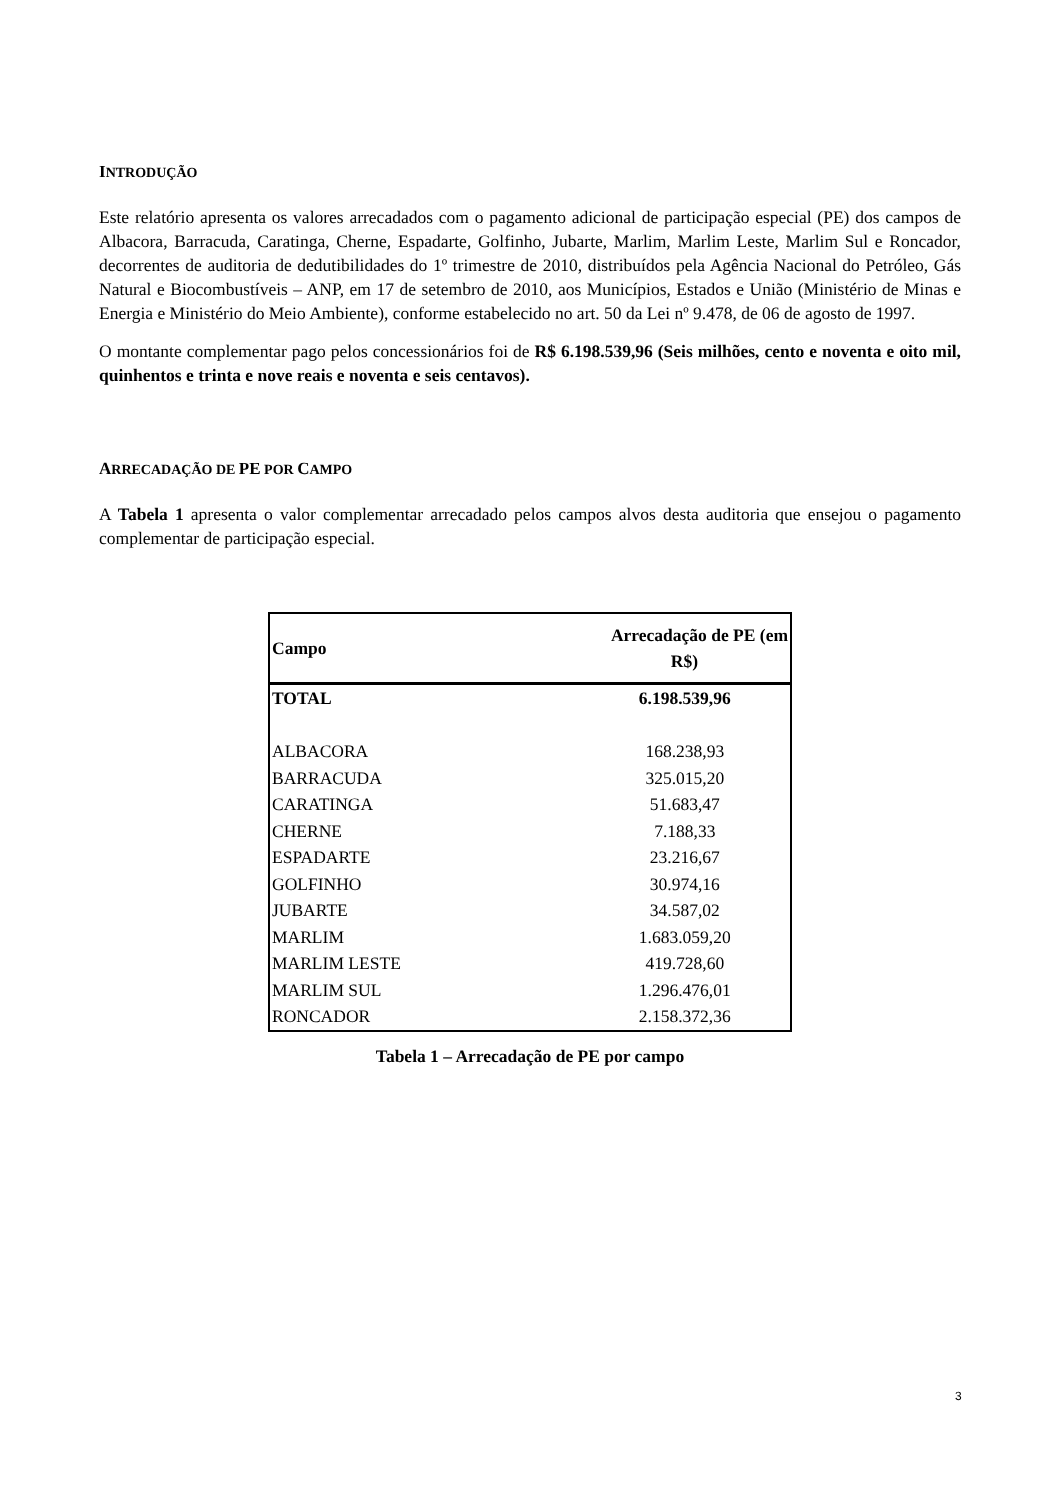INTRODUÇÃO
Este relatório apresenta os valores arrecadados com o pagamento adicional de participação especial (PE) dos campos de Albacora, Barracuda, Caratinga, Cherne, Espadarte, Golfinho, Jubarte, Marlim, Marlim Leste, Marlim Sul e Roncador, decorrentes de auditoria de dedutibilidades do 1º trimestre de 2010, distribuídos pela Agência Nacional do Petróleo, Gás Natural e Biocombustíveis – ANP, em 17 de setembro de 2010, aos Municípios, Estados e União (Ministério de Minas e Energia e Ministério do Meio Ambiente), conforme estabelecido no art. 50 da Lei nº 9.478, de 06 de agosto de 1997.
O montante complementar pago pelos concessionários foi de R$ 6.198.539,96 (Seis milhões, cento e noventa e oito mil, quinhentos e trinta e nove reais e noventa e seis centavos).
ARRECADAÇÃO DE PE POR CAMPO
A Tabela 1 apresenta o valor complementar arrecadado pelos campos alvos desta auditoria que ensejou o pagamento complementar de participação especial.
| Campo | Arrecadação de PE (em R$) |
| --- | --- |
| TOTAL | 6.198.539,96 |
| ALBACORA | 168.238,93 |
| BARRACUDA | 325.015,20 |
| CARATINGA | 51.683,47 |
| CHERNE | 7.188,33 |
| ESPADARTE | 23.216,67 |
| GOLFINHO | 30.974,16 |
| JUBARTE | 34.587,02 |
| MARLIM | 1.683.059,20 |
| MARLIM LESTE | 419.728,60 |
| MARLIM SUL | 1.296.476,01 |
| RONCADOR | 2.158.372,36 |
Tabela 1 – Arrecadação de PE por campo
3